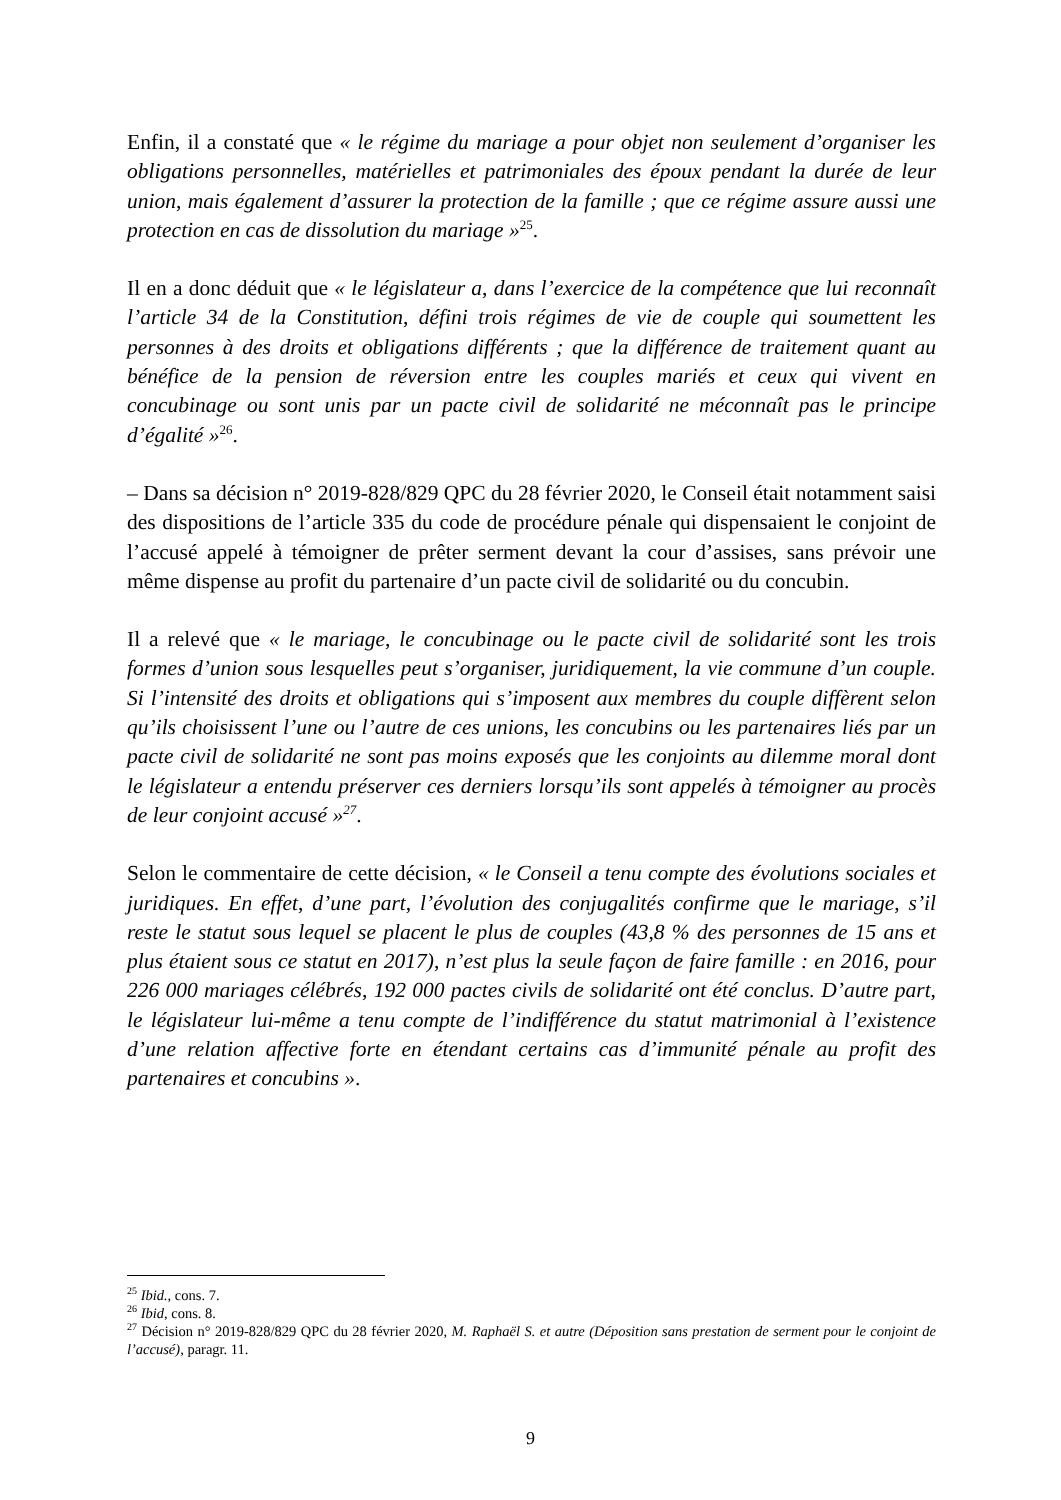Enfin, il a constaté que « le régime du mariage a pour objet non seulement d’organiser les obligations personnelles, matérielles et patrimoniales des époux pendant la durée de leur union, mais également d’assurer la protection de la famille ; que ce régime assure aussi une protection en cas de dissolution du mariage »<sup>25</sup>.
Il en a donc déduit que « le législateur a, dans l’exercice de la compétence que lui reconnaît l’article 34 de la Constitution, défini trois régimes de vie de couple qui soumettent les personnes à des droits et obligations différents ; que la différence de traitement quant au bénéfice de la pension de réversion entre les couples mariés et ceux qui vivent en concubinage ou sont unis par un pacte civil de solidarité ne méconnaît pas le principe d’égalité »<sup>26</sup>.
– Dans sa décision n° 2019-828/829 QPC du 28 février 2020, le Conseil était notamment saisi des dispositions de l’article 335 du code de procédure pénale qui dispensaient le conjoint de l’accusé appelé à témoigner de prêter serment devant la cour d’assises, sans prévoir une même dispense au profit du partenaire d’un pacte civil de solidarité ou du concubin.
Il a relevé que « le mariage, le concubinage ou le pacte civil de solidarité sont les trois formes d’union sous lesquelles peut s’organiser, juridiquement, la vie commune d’un couple. Si l’intensité des droits et obligations qui s’imposent aux membres du couple diffèrent selon qu’ils choisissent l’une ou l’autre de ces unions, les concubins ou les partenaires liés par un pacte civil de solidarité ne sont pas moins exposés que les conjoints au dilemme moral dont le législateur a entendu préserver ces derniers lorsqu’ils sont appelés à témoigner au procès de leur conjoint accusé »<sup>27</sup>.
Selon le commentaire de cette décision, « le Conseil a tenu compte des évolutions sociales et juridiques. En effet, d’une part, l’évolution des conjugalités confirme que le mariage, s’il reste le statut sous lequel se placent le plus de couples (43,8 % des personnes de 15 ans et plus étaient sous ce statut en 2017), n’est plus la seule façon de faire famille : en 2016, pour 226 000 mariages célébrés, 192 000 pactes civils de solidarité ont été conclus. D’autre part, le législateur lui-même a tenu compte de l’indifférence du statut matrimonial à l’existence d’une relation affective forte en étendant certains cas d’immunité pénale au profit des partenaires et concubins ».
<sup>25</sup> Ibid., cons. 7.
<sup>26</sup> Ibid, cons. 8.
<sup>27</sup> Décision n° 2019-828/829 QPC du 28 février 2020, M. Raphaël S. et autre (Déposition sans prestation de serment pour le conjoint de l’accusé), paragr. 11.
9